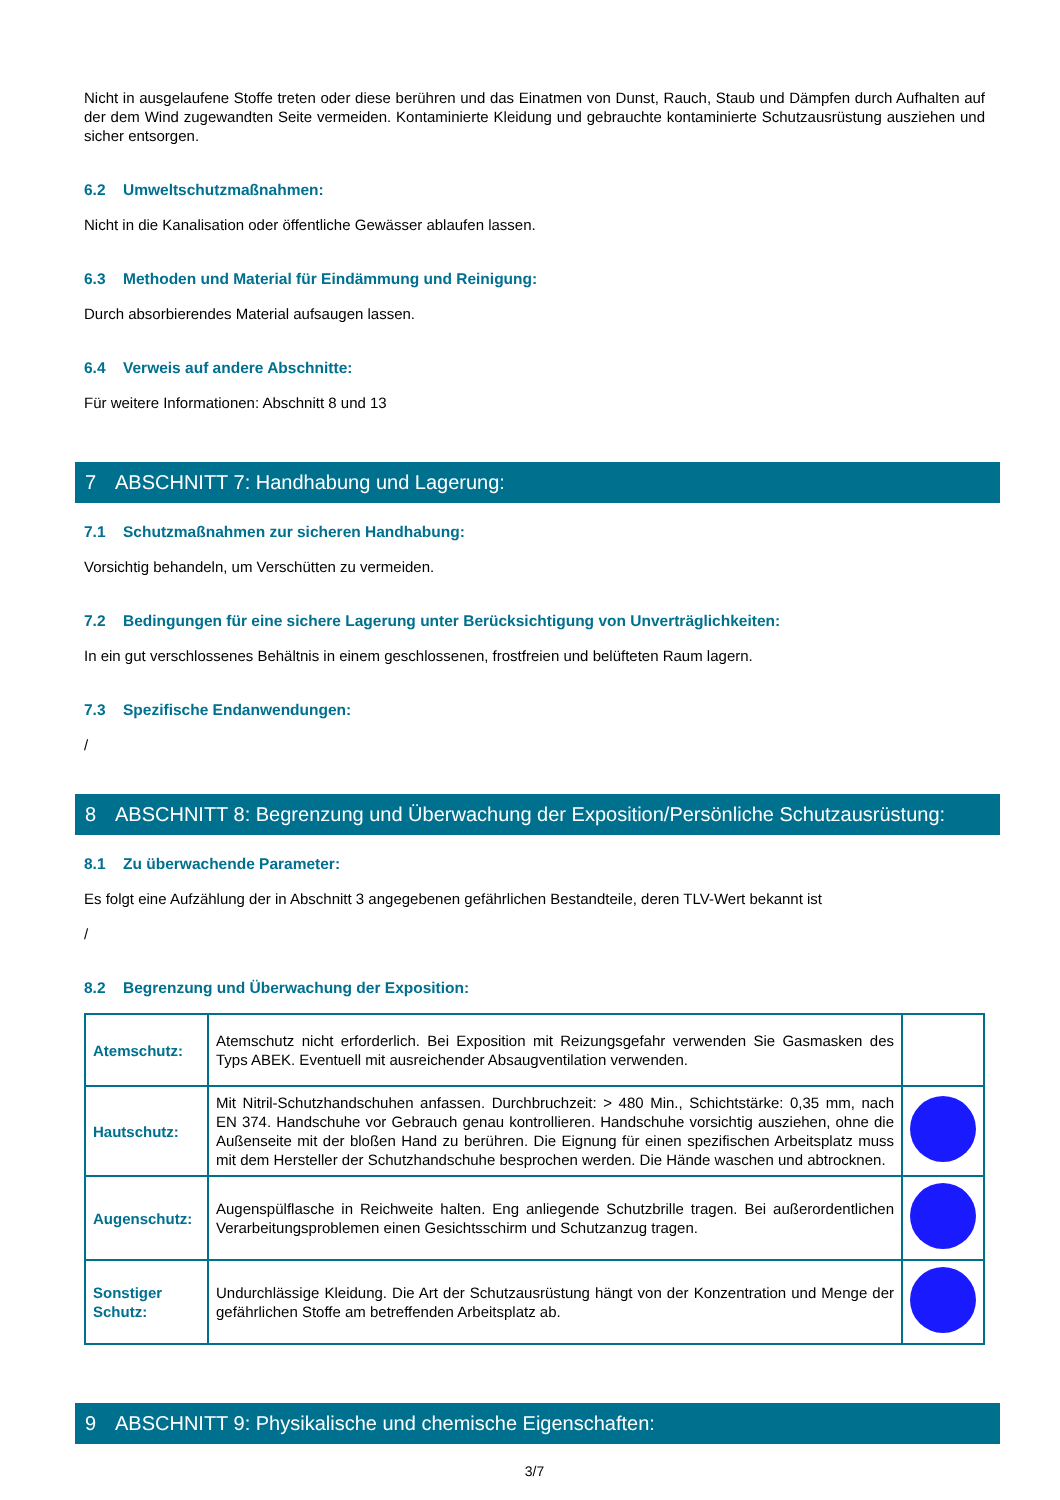Nicht in ausgelaufene Stoffe treten oder diese berühren und das Einatmen von Dunst, Rauch, Staub und Dämpfen durch Aufhalten auf der dem Wind zugewandten Seite vermeiden. Kontaminierte Kleidung und gebrauchte kontaminierte Schutzausrüstung ausziehen und sicher entsorgen.
6.2 Umweltschutzmaßnahmen:
Nicht in die Kanalisation oder öffentliche Gewässer ablaufen lassen.
6.3 Methoden und Material für Eindämmung und Reinigung:
Durch absorbierendes Material aufsaugen lassen.
6.4 Verweis auf andere Abschnitte:
Für weitere Informationen: Abschnitt 8 und 13
7 ABSCHNITT 7: Handhabung und Lagerung:
7.1 Schutzmaßnahmen zur sicheren Handhabung:
Vorsichtig behandeln, um Verschütten zu vermeiden.
7.2 Bedingungen für eine sichere Lagerung unter Berücksichtigung von Unverträglichkeiten:
In ein gut verschlossenes Behältnis in einem geschlossenen, frostfreien und belüfteten Raum lagern.
7.3 Spezifische Endanwendungen:
/
8 ABSCHNITT 8: Begrenzung und Überwachung der Exposition/Persönliche Schutzausrüstung:
8.1 Zu überwachende Parameter:
Es folgt eine Aufzählung der in Abschnitt 3 angegebenen gefährlichen Bestandteile, deren TLV-Wert bekannt ist
/
8.2 Begrenzung und Überwachung der Exposition:
| Atemschutz: | Atemschutz nicht erforderlich. Bei Exposition mit Reizungsgefahr verwenden Sie Gasmasken des Typs ABEK. Eventuell mit ausreichender Absaugventilation verwenden. | |
| Hautschutz: | Mit Nitril-Schutzhandschuhen anfassen. Durchbruchzeit: > 480 Min., Schichtstärke: 0,35 mm, nach EN 374. Handschuhe vor Gebrauch genau kontrollieren. Handschuhe vorsichtig ausziehen, ohne die Außenseite mit der bloßen Hand zu berühren. Die Eignung für einen spezifischen Arbeitsplatz muss mit dem Hersteller der Schutzhandschuhe besprochen werden. Die Hände waschen und abtrocknen. | |
| Augenschutz: | Augenspülflasche in Reichweite halten. Eng anliegende Schutzbrille tragen. Bei außerordentlichen Verarbeitungsproblemen einen Gesichtsschirm und Schutzanzug tragen. | |
| Sonstiger Schutz: | Undurchlässige Kleidung. Die Art der Schutzausrüstung hängt von der Konzentration und Menge der gefährlichen Stoffe am betreffenden Arbeitsplatz ab. | |
9 ABSCHNITT 9: Physikalische und chemische Eigenschaften:
3/7